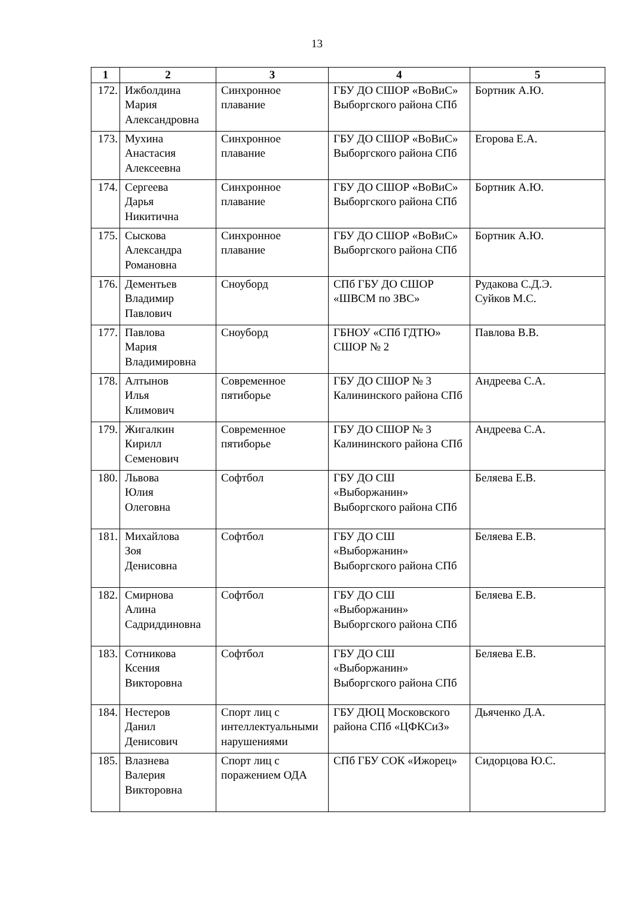13
| 1 | 2 | 3 | 4 | 5 |
| --- | --- | --- | --- | --- |
| 172. | Ижболдина Мария Александровна | Синхронное плавание | ГБУ ДО СШОР «ВоВиС» Выборгского района СПб | Бортник А.Ю. |
| 173. | Мухина Анастасия Алексеевна | Синхронное плавание | ГБУ ДО СШОР «ВоВиС» Выборгского района СПб | Егорова Е.А. |
| 174. | Сергеева Дарья Никитична | Синхронное плавание | ГБУ ДО СШОР «ВоВиС» Выборгского района СПб | Бортник А.Ю. |
| 175. | Сыскова Александра Романовна | Синхронное плавание | ГБУ ДО СШОР «ВоВиС» Выборгского района СПб | Бортник А.Ю. |
| 176. | Дементьев Владимир Павлович | Сноуборд | СПб ГБУ ДО СШОР «ШВСМ по ЗВС» | Рудакова С.Д.Э. Суйков М.С. |
| 177. | Павлова Мария Владимировна | Сноуборд | ГБНОУ «СПб ГДТЮ» СШОР № 2 | Павлова В.В. |
| 178. | Алтынов Илья Климович | Современное пятиборье | ГБУ ДО СШОР № 3 Калининского района СПб | Андреева С.А. |
| 179. | Жигалкин Кирилл Семенович | Современное пятиборье | ГБУ ДО СШОР № 3 Калининского района СПб | Андреева С.А. |
| 180. | Львова Юлия Олеговна | Софтбол | ГБУ ДО СШ «Выборжанин» Выборгского района СПб | Беляева Е.В. |
| 181. | Михайлова Зоя Денисовна | Софтбол | ГБУ ДО СШ «Выборжанин» Выборгского района СПб | Беляева Е.В. |
| 182. | Смирнова Алина Садриддиновна | Софтбол | ГБУ ДО СШ «Выборжанин» Выборгского района СПб | Беляева Е.В. |
| 183. | Сотникова Ксения Викторовна | Софтбол | ГБУ ДО СШ «Выборжанин» Выборгского района СПб | Беляева Е.В. |
| 184. | Нестеров Данил Денисович | Спорт лиц с интеллектуальными нарушениями | ГБУ ДЮЦ Московского района СПб «ЦФКСиЗ» | Дьяченко Д.А. |
| 185. | Влазнева Валерия Викторовна | Спорт лиц с поражением ОДА | СПб ГБУ СОК «Ижорец» | Сидорцова Ю.С. |